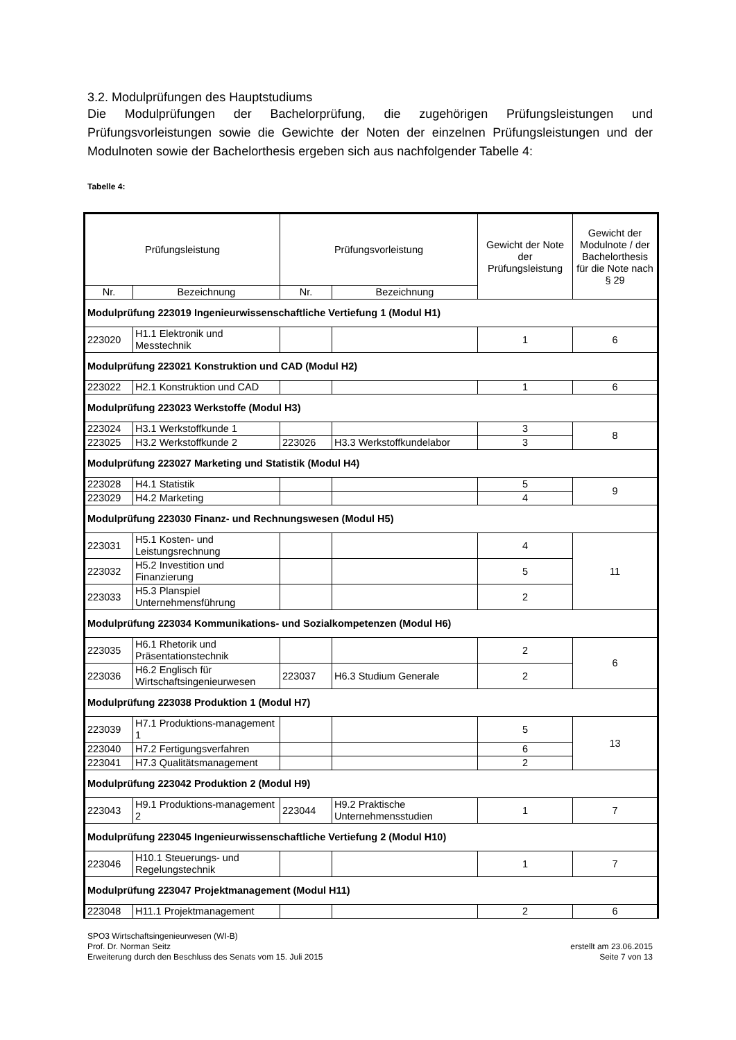3.2. Modulprüfungen des Hauptstudiums
Die Modulprüfungen der Bachelorprüfung, die zugehörigen Prüfungsleistungen und Prüfungsvorleistungen sowie die Gewichte der Noten der einzelnen Prüfungsleistungen und der Modulnoten sowie der Bachelorthesis ergeben sich aus nachfolgender Tabelle 4:
Tabelle 4:
| Prüfungsleistung | | Prüfungsvorleistung | | Gewicht der Note der Prüfungsleistung | Gewicht der Modulnote / der Bachelorthesis für die Note nach § 29 |
| --- | --- | --- | --- | --- | --- |
| Nr. | Bezeichnung | Nr. | Bezeichnung | | |
| Modulprüfung 223019 Ingenieurwissenschaftliche Vertiefung 1 (Modul H1) | | | | | |
| 223020 | H1.1 Elektronik und Messtechnik | | | 1 | 6 |
| Modulprüfung 223021 Konstruktion und CAD (Modul H2) | | | | | |
| 223022 | H2.1 Konstruktion und CAD | | | 1 | 6 |
| Modulprüfung 223023 Werkstoffe (Modul H3) | | | | | |
| 223024 | H3.1 Werkstoffkunde 1 | | | 3 | 8 |
| 223025 | H3.2 Werkstoffkunde 2 | 223026 | H3.3 Werkstoffkundelabor | 3 | |
| Modulprüfung 223027 Marketing und Statistik (Modul H4) | | | | | |
| 223028 | H4.1 Statistik | | | 5 | 9 |
| 223029 | H4.2 Marketing | | | 4 | |
| Modulprüfung 223030 Finanz- und Rechnungswesen (Modul H5) | | | | | |
| 223031 | H5.1 Kosten- und Leistungsrechnung | | | 4 | 11 |
| 223032 | H5.2 Investition und Finanzierung | | | 5 | |
| 223033 | H5.3 Planspiel Unternehmensführung | | | 2 | |
| Modulprüfung 223034 Kommunikations- und Sozialkompetenzen (Modul H6) | | | | | |
| 223035 | H6.1 Rhetorik und Präsentationstechnik | | | 2 | 6 |
| 223036 | H6.2 Englisch für Wirtschaftsingenieurwesen | 223037 | H6.3 Studium Generale | 2 | |
| Modulprüfung 223038 Produktion 1 (Modul H7) | | | | | |
| 223039 | H7.1 Produktions-management 1 | | | 5 | 13 |
| 223040 | H7.2 Fertigungsverfahren | | | 6 | |
| 223041 | H7.3 Qualitätsmanagement | | | 2 | |
| Modulprüfung 223042 Produktion 2 (Modul H9) | | | | | |
| 223043 | H9.1 Produktions-management 2 | 223044 | H9.2 Praktische Unternehmensstudien | 1 | 7 |
| Modulprüfung 223045 Ingenieurwissenschaftliche Vertiefung 2 (Modul H10) | | | | | |
| 223046 | H10.1 Steuerungs- und Regelungstechnik | | | 1 | 7 |
| Modulprüfung 223047 Projektmanagement (Modul H11) | | | | | |
| 223048 | H11.1 Projektmanagement | | | 2 | 6 |
SPO3 Wirtschaftsingenieurwesen (WI-B)
Prof. Dr. Norman Seitz
Erweiterung durch den Beschluss des Senats vom 15. Juli 2015
erstellt am 23.06.2015
Seite 7 von 13